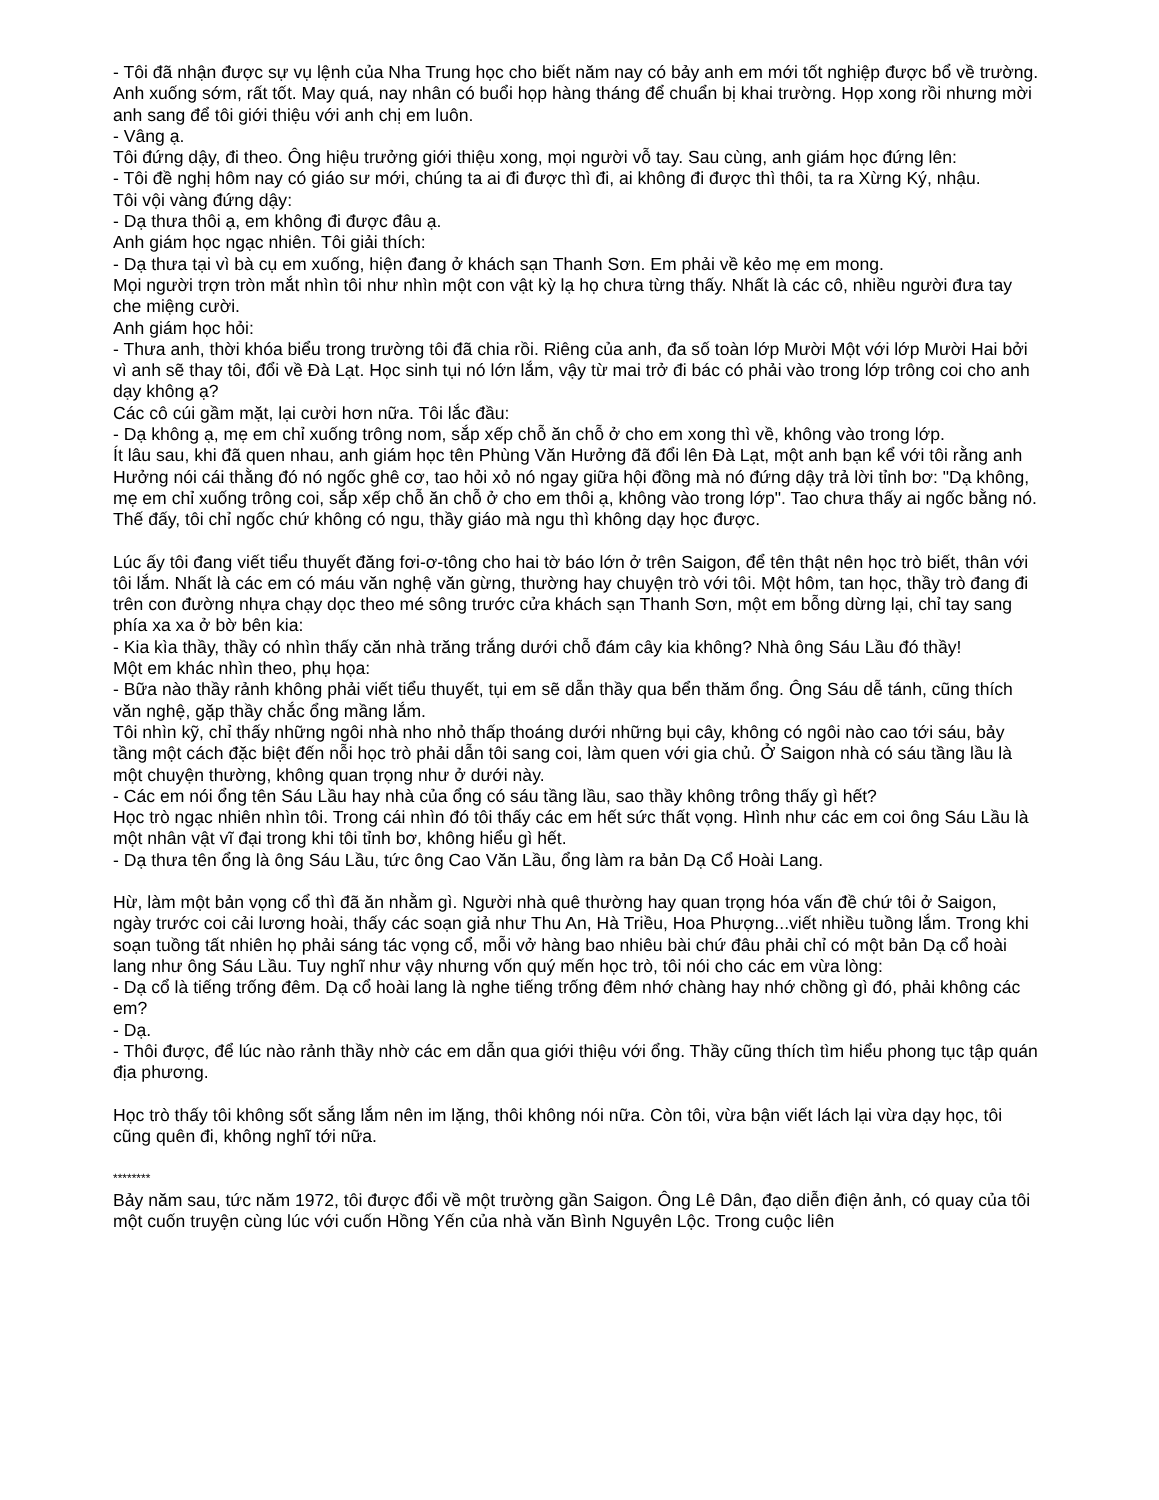- Tôi đã nhận được sự vụ lệnh của Nha Trung học cho biết năm nay có bảy anh em mới tốt nghiệp được bổ về trường. Anh xuống sớm, rất tốt. May quá, nay nhân có buổi họp hàng tháng để chuẩn bị khai trường. Họp xong rồi nhưng mời anh sang để tôi giới thiệu với anh chị em luôn.
- Vâng ạ.
Tôi đứng dậy, đi theo. Ông hiệu trưởng giới thiệu xong, mọi người vỗ tay. Sau cùng, anh giám học đứng lên:
- Tôi đề nghị hôm nay có giáo sư mới, chúng ta ai đi được thì đi, ai không đi được thì thôi, ta ra Xừng Ký, nhậu.
Tôi vội vàng đứng dậy:
- Dạ thưa thôi ạ, em không đi được đâu ạ.
Anh giám học ngạc nhiên. Tôi giải thích:
- Dạ thưa tại vì bà cụ em xuống, hiện đang ở khách sạn Thanh Sơn. Em phải về kẻo mẹ em mong.
Mọi người trợn tròn mắt nhìn tôi như nhìn một con vật kỳ lạ họ chưa từng thấy. Nhất là các cô, nhiều người đưa tay che miệng cười.
Anh giám học hỏi:
- Thưa anh, thời khóa biểu trong trường tôi đã chia rồi. Riêng của anh, đa số toàn lớp Mười Một với lớp Mười Hai bởi vì anh sẽ thay tôi, đổi về Đà Lạt. Học sinh tụi nó lớn lắm, vậy từ mai trở đi bác có phải vào trong lớp trông coi cho anh dạy không ạ?
Các cô cúi gầm mặt, lại cười hơn nữa. Tôi lắc đầu:
- Dạ không ạ, mẹ em chỉ xuống trông nom, sắp xếp chỗ ăn chỗ ở cho em xong thì về, không vào trong lớp.
Ít lâu sau, khi đã quen nhau, anh giám học tên Phùng Văn Hưởng đã đổi lên Đà Lạt, một anh bạn kể với tôi rằng anh Hưởng nói cái thằng đó nó ngốc ghê cơ, tao hỏi xỏ nó ngay giữa hội đồng mà nó đứng dậy trả lời tỉnh bơ: "Dạ không, mẹ em chỉ xuống trông coi, sắp xếp chỗ ăn chỗ ở cho em thôi ạ, không vào trong lớp". Tao chưa thấy ai ngốc bằng nó. Thế đấy, tôi chỉ ngốc chứ không có ngu, thầy giáo mà ngu thì không dạy học được.
Lúc ấy tôi đang viết tiểu thuyết đăng fơi-ơ-tông cho hai tờ báo lớn ở trên Saigon, để tên thật nên học trò biết, thân với tôi lắm. Nhất là các em có máu văn nghệ văn gừng, thường hay chuyện trò với tôi. Một hôm, tan học, thầy trò đang đi trên con đường nhựa chạy dọc theo mé sông trước cửa khách sạn Thanh Sơn, một em bỗng dừng lại, chỉ tay sang phía xa xa ở bờ bên kia:
- Kia kìa thầy, thầy có nhìn thấy căn nhà trăng trắng dưới chỗ đám cây kia không? Nhà ông Sáu Lầu đó thầy!
Một em khác nhìn theo, phụ họa:
- Bữa nào thầy rảnh không phải viết tiểu thuyết, tụi em sẽ dẫn thầy qua bển thăm ổng. Ông Sáu dễ tánh, cũng thích văn nghệ, gặp thầy chắc ổng mầng lắm.
Tôi nhìn kỹ, chỉ thấy những ngôi nhà nho nhỏ thấp thoáng dưới những bụi cây, không có ngôi nào cao tới sáu, bảy tầng một cách đặc biệt đến nỗi học trò phải dẫn tôi sang coi, làm quen với gia chủ. Ở Saigon nhà có sáu tầng lầu là một chuyện thường, không quan trọng như ở dưới này.
- Các em nói ổng tên Sáu Lầu hay nhà của ổng có sáu tầng lầu, sao thầy không trông thấy gì hết?
Học trò ngạc nhiên nhìn tôi. Trong cái nhìn đó tôi thấy các em hết sức thất vọng. Hình như các em coi ông Sáu Lầu là một nhân vật vĩ đại trong khi tôi tỉnh bơ, không hiểu gì hết.
- Dạ thưa tên ổng là ông Sáu Lầu, tức ông Cao Văn Lầu, ổng làm ra bản Dạ Cổ Hoài Lang.
Hừ, làm một bản vọng cổ thì đã ăn nhằm gì. Người nhà quê thường hay quan trọng hóa vấn đề chứ tôi ở Saigon, ngày trước coi cải lương hoài, thấy các soạn giả như Thu An, Hà Triều, Hoa Phượng...viết nhiều tuồng lắm. Trong khi soạn tuồng tất nhiên họ phải sáng tác vọng cổ, mỗi vở hàng bao nhiêu bài chứ đâu phải chỉ có một bản Dạ cổ hoài lang như ông Sáu Lầu. Tuy nghĩ như vậy nhưng vốn quý mến học trò, tôi nói cho các em vừa lòng:
- Dạ cổ là tiếng trống đêm. Dạ cổ hoài lang là nghe tiếng trống đêm nhớ chàng hay nhớ chồng gì đó, phải không các em?
- Dạ.
- Thôi được, để lúc nào rảnh thầy nhờ các em dẫn qua giới thiệu với ổng. Thầy cũng thích tìm hiểu phong tục tập quán địa phương.
Học trò thấy tôi không sốt sắng lắm nên im lặng, thôi không nói nữa. Còn tôi, vừa bận viết lách lại vừa dạy học, tôi cũng quên đi, không nghĩ tới nữa.
********
Bảy năm sau, tức năm 1972, tôi được đổi về một trường gần Saigon. Ông Lê Dân, đạo diễn điện ảnh, có quay của tôi một cuốn truyện cùng lúc với cuốn Hồng Yến của nhà văn Bình Nguyên Lộc. Trong cuộc liên